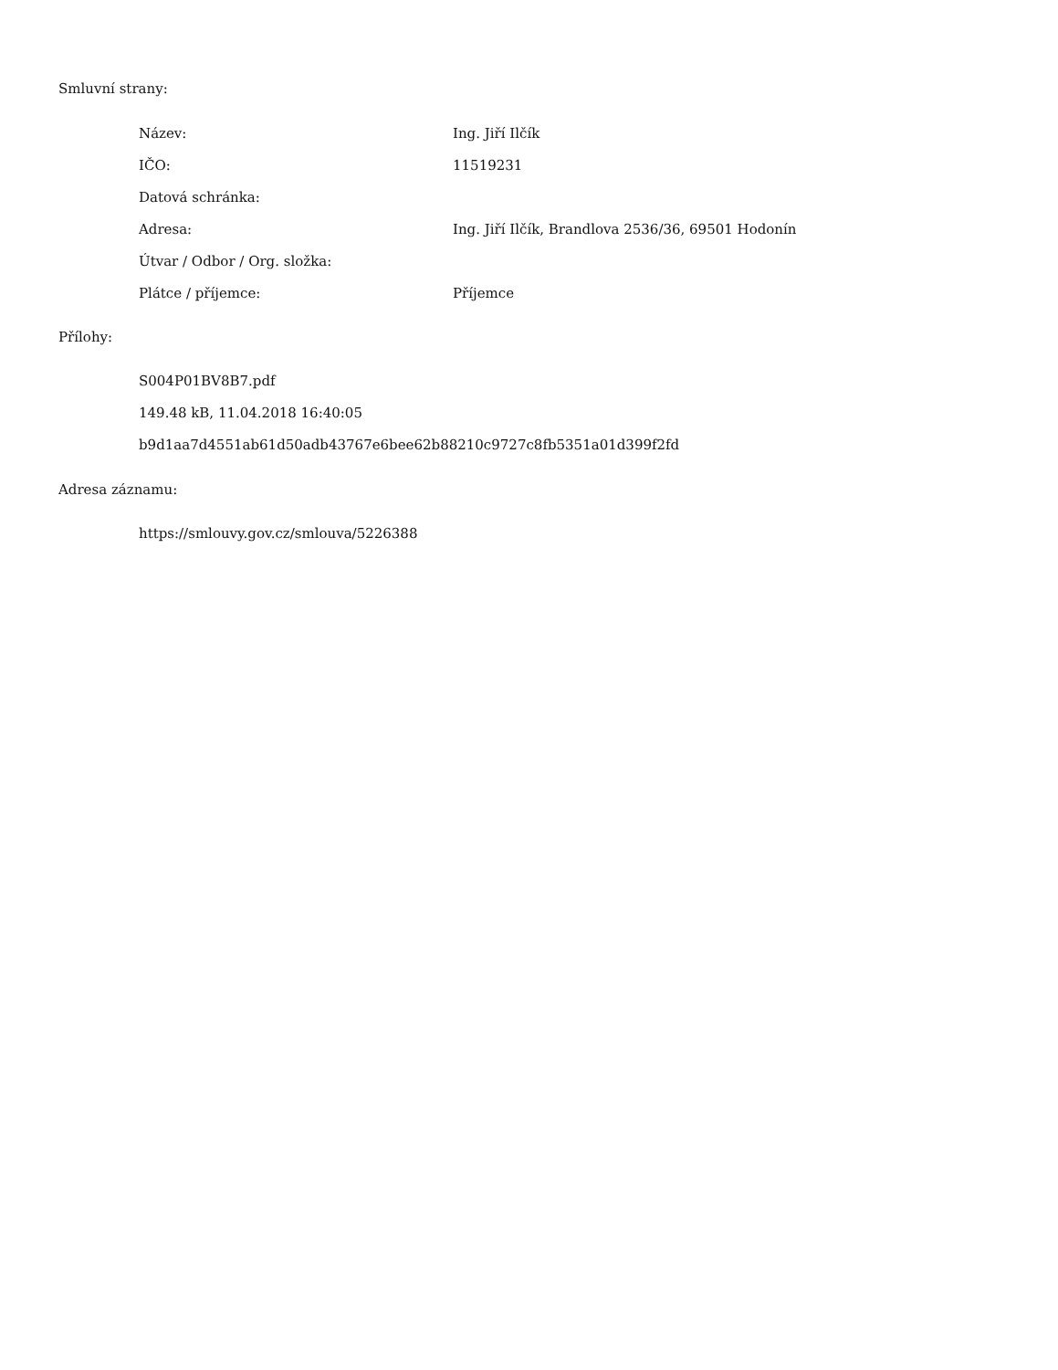Smluvní strany:
| Název: | Ing. Jiří Ilčík |
| IČO: | 11519231 |
| Datová schránka: | |
| Adresa: | Ing. Jiří Ilčík, Brandlova 2536/36, 69501 Hodonín |
| Útvar / Odbor / Org. složka: | |
| Plátce / příjemce: | Příjemce |
Přílohy:
S004P01BV8B7.pdf
149.48 kB, 11.04.2018 16:40:05
b9d1aa7d4551ab61d50adb43767e6bee62b88210c9727c8fb5351a01d399f2fd
Adresa záznamu:
https://smlouvy.gov.cz/smlouva/5226388